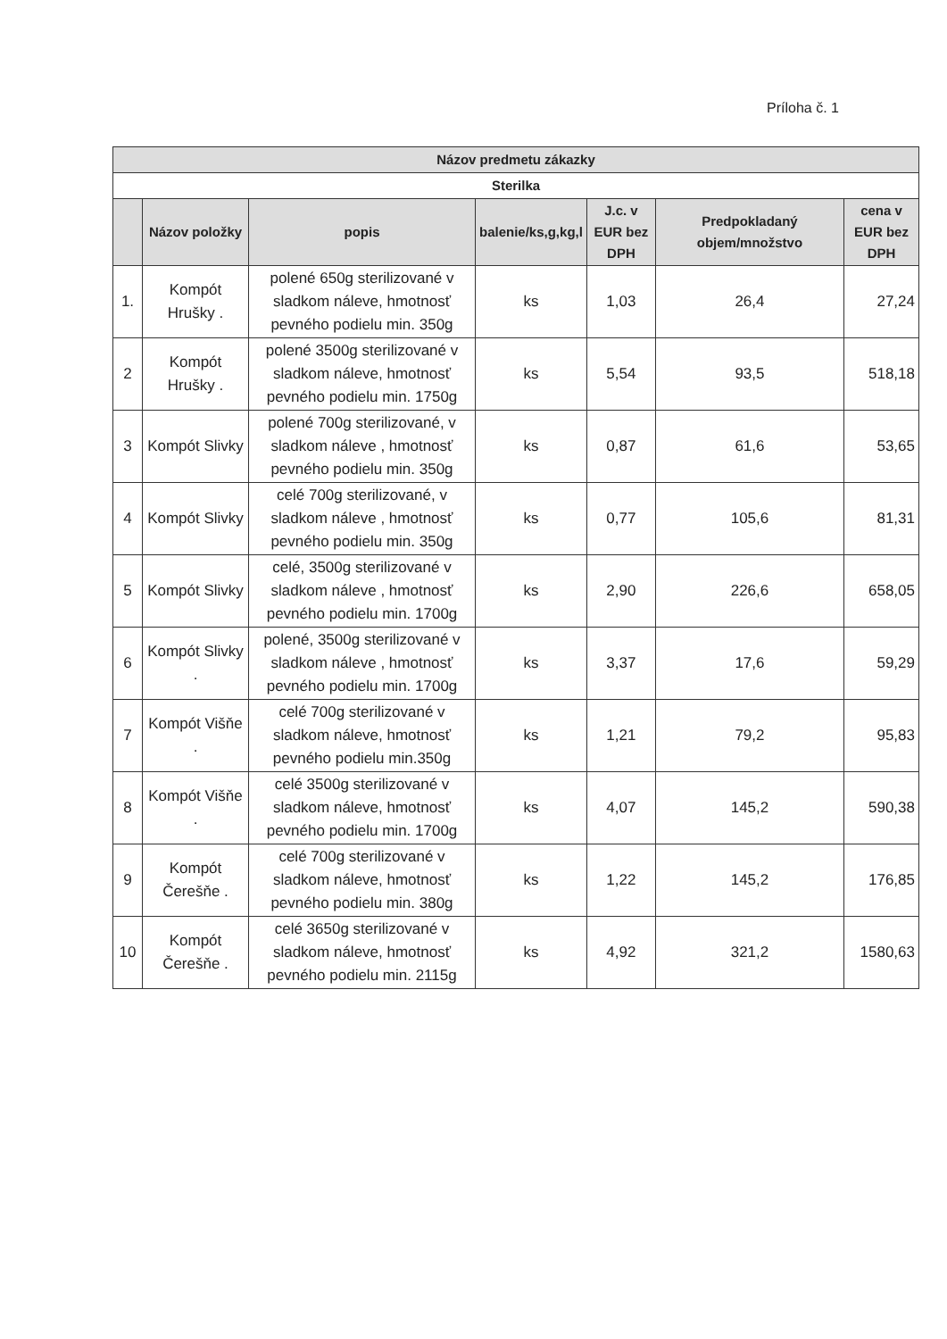Príloha č. 1
| Názov predmetu zákazky | | | | | | |
| Sterilka | | | | | | |
| | Názov položky | popis | balenie/ks,g,kg,l | J.c. v EUR bez DPH | Predpokladaný objem/množstvo | cena v EUR bez DPH |
| 1. | Kompót Hrušky . | polené 650g sterilizované v sladkom náleve, hmotnosť pevného podielu min. 350g | ks | 1,03 | 26,4 | 27,24 |
| 2 | Kompót Hrušky . | polené 3500g sterilizované v sladkom náleve, hmotnosť pevného podielu min. 1750g | ks | 5,54 | 93,5 | 518,18 |
| 3 | Kompót Slivky | polené 700g sterilizované, v sladkom náleve , hmotnosť pevného podielu min. 350g | ks | 0,87 | 61,6 | 53,65 |
| 4 | Kompót Slivky | celé 700g sterilizované, v sladkom náleve , hmotnosť pevného podielu min. 350g | ks | 0,77 | 105,6 | 81,31 |
| 5 | Kompót Slivky | celé, 3500g sterilizované v sladkom náleve , hmotnosť pevného podielu min. 1700g | ks | 2,90 | 226,6 | 658,05 |
| 6 | Kompót Slivky . | polené, 3500g sterilizované v sladkom náleve , hmotnosť pevného podielu min. 1700g | ks | 3,37 | 17,6 | 59,29 |
| 7 | Kompót Višňe . | celé 700g sterilizované v sladkom náleve, hmotnosť pevného podielu min.350g | ks | 1,21 | 79,2 | 95,83 |
| 8 | Kompót Višňe . | celé 3500g sterilizované v sladkom náleve, hmotnosť pevného podielu min. 1700g | ks | 4,07 | 145,2 | 590,38 |
| 9 | Kompót Čerešňe . | celé 700g sterilizované v sladkom náleve, hmotnosť pevného podielu min. 380g | ks | 1,22 | 145,2 | 176,85 |
| 10 | Kompót Čerešňe . | celé 3650g sterilizované v sladkom náleve, hmotnosť pevného podielu min. 2115g | ks | 4,92 | 321,2 | 1580,63 |